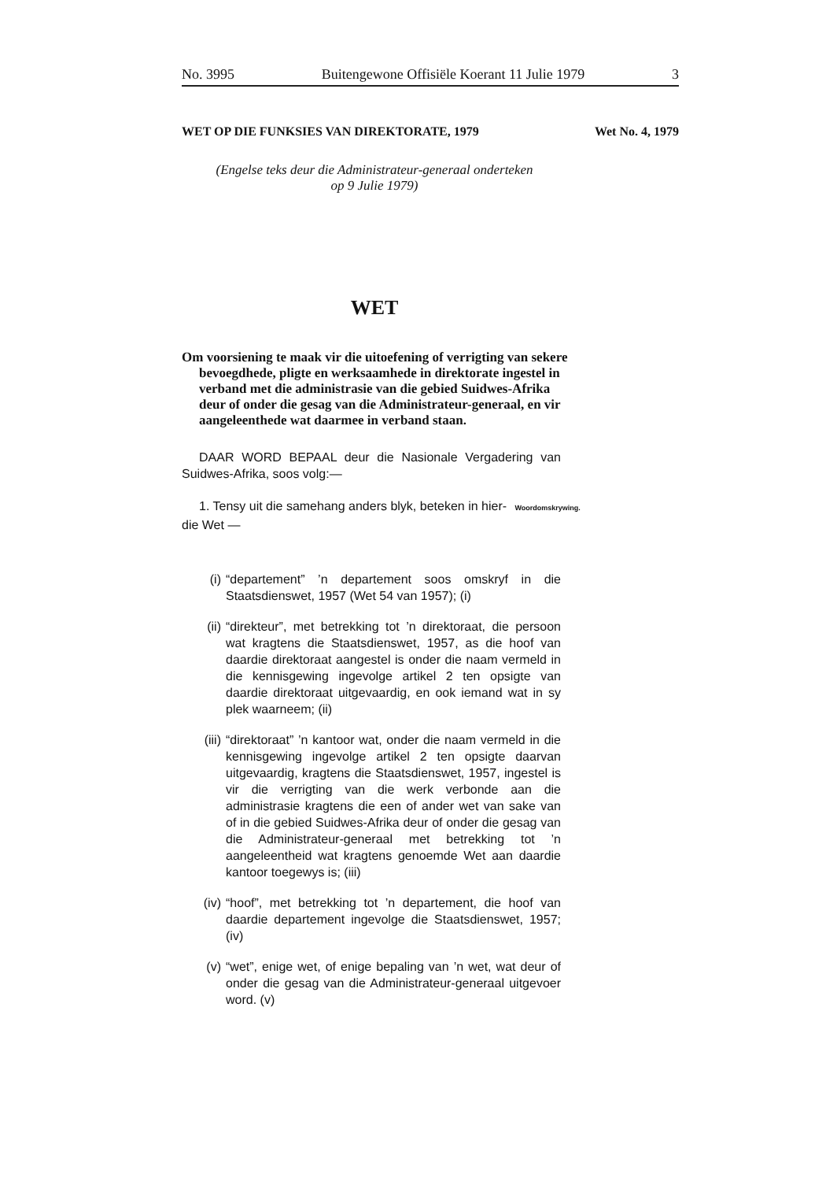No. 3995 Buitengewone Offisiële Koerant 11 Julie 1979 3
WET OP DIE FUNKSIES VAN DIREKTORATE, 1979 Wet No. 4, 1979
(Engelse teks deur die Administrateur-generaal onderteken
op 9 Julie 1979)
WET
Om voorsiening te maak vir die uitoefening of verrigting van sekere bevoegdhede, pligte en werksaamhede in direktorate ingestel in verband met die administrasie van die gebied Suidwes-Afrika deur of onder die gesag van die Administrateur-generaal, en vir aangeleenthede wat daarmee in verband staan.
DAAR WORD BEPAAL deur die Nasionale Vergadering van Suidwes-Afrika, soos volg:—
1. Tensy uit die samehang anders blyk, beteken in hier- Woordomskrywing.
die Wet —
(i) “departement” ’n departement soos omskryf in die Staatsdienswet, 1957 (Wet 54 van 1957); (i)
(ii) “direkteur”, met betrekking tot ’n direktoraat, die persoon wat kragtens die Staatsdienswet, 1957, as die hoof van daardie direktoraat aangestel is onder die naam vermeld in die kennisgewing ingevolge artikel 2 ten opsigte van daardie direktoraat uitgevaardig, en ook iemand wat in sy plek waarneem; (ii)
(iii) “direktoraat” ’n kantoor wat, onder die naam vermeld in die kennisgewing ingevolge artikel 2 ten opsigte daarvan uitgevaardig, kragtens die Staatsdienswet, 1957, ingestel is vir die verrigting van die werk verbonde aan die administrasie kragtens die een of ander wet van sake van of in die gebied Suidwes-Afrika deur of onder die gesag van die Administrateur-generaal met betrekking tot ’n aangeleentheid wat kragtens genoemde Wet aan daardie kantoor toegewys is; (iii)
(iv) “hoof”, met betrekking tot ’n departement, die hoof van daardie departement ingevolge die Staatsdienswet, 1957; (iv)
(v) “wet”, enige wet, of enige bepaling van ’n wet, wat deur of onder die gesag van die Administrateur-generaal uitgevoer word. (v)